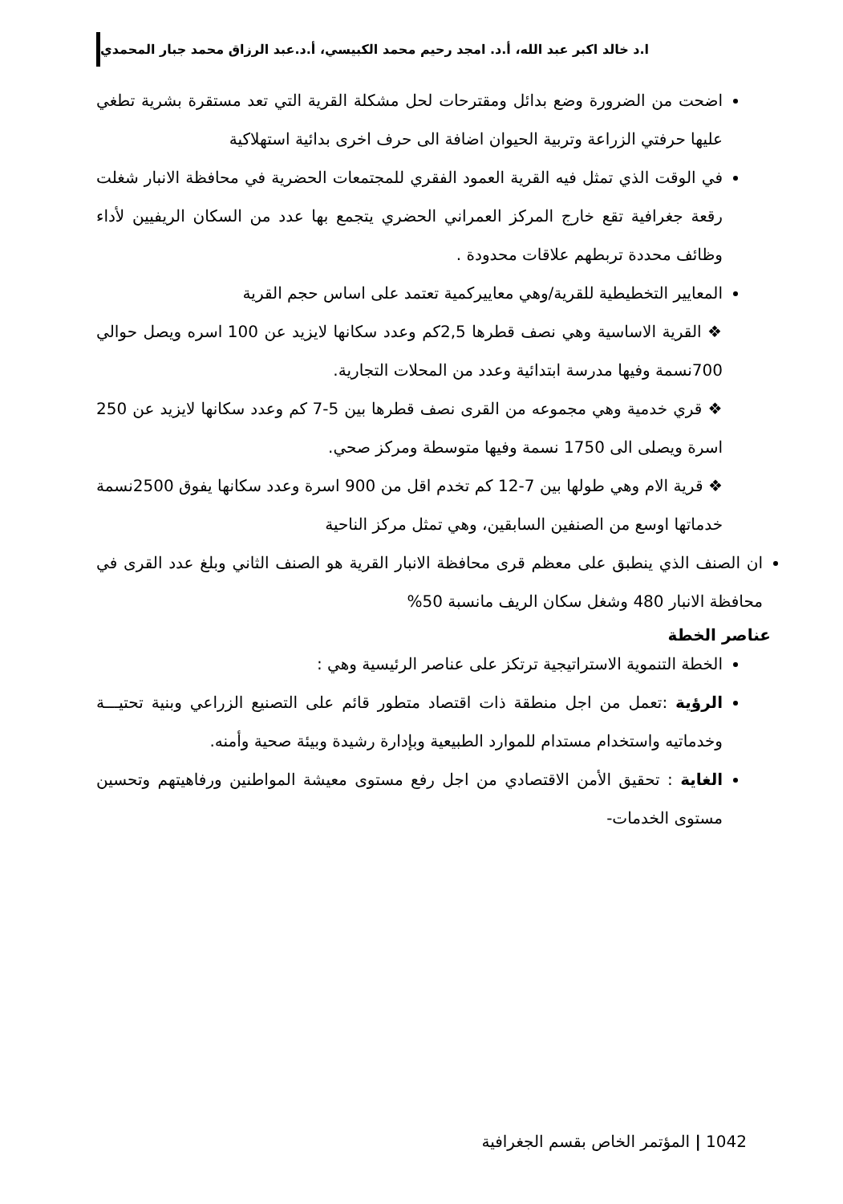ا.د خالد اكبر عبد الله، أ.د. امجد رحيم محمد الكبيسي، أ.د.عبد الرزاق محمد جبار المحمدي
اضحت من الضرورة وضع بدائل ومقترحات لحل مشكلة القرية التي تعد مستقرة بشرية تطغي عليها حرفتي الزراعة وتربية الحيوان اضافة الى حرف اخرى بدائية استهلاكية
في الوقت الذي تمثل فيه القرية العمود الفقري للمجتمعات الحضرية في محافظة الانبار شغلت رقعة جغرافية تقع خارج المركز العمراني الحضري يتجمع بها عدد من السكان الريفيين لأداء وظائف محددة تربطهم علاقات محدودة .
المعايير التخطيطية للقرية/وهي معاييركمية تعتمد على اساس حجم القرية
❖ القرية الاساسية وهي نصف قطرها 2,5كم وعدد سكانها لايزيد عن 100 اسره ويصل حوالي 700نسمة وفيها مدرسة ابتدائية وعدد من المحلات التجارية.
❖ قري خدمية وهي مجموعه من القرى نصف قطرها بين 5-7 كم وعدد سكانها لايزيد عن 250 اسرة ويصلى الى 1750 نسمة وفيها متوسطة ومركز صحي.
❖ قرية الام وهي طولها بين 7-12 كم تخدم اقل من 900 اسرة وعدد سكانها يفوق 2500نسمة خدماتها اوسع من الصنفين السابقين، وهي تمثل مركز الناحية
ان الصنف الذي ينطبق على معظم قرى محافظة الانبار القرية هو الصنف الثاني وبلغ عدد القرى في محافظة الانبار 480 وشغل سكان الريف مانسبة 50%
عناصر الخطة
الخطة التنموية الاستراتيجية ترتكز على عناصر الرئيسية وهي :
الرؤية :تعمل من اجل منطقة ذات اقتصاد متطور قائم على التصنيع الزراعي وبنية تحتيـــة وخدماتيه واستخدام مستدام للموارد الطبيعية وبإدارة رشيدة وبيئة صحية وأمنه.
الغاية : تحقيق الأمن الاقتصادي من اجل رفع مستوى معيشة المواطنين ورفاهيتهم وتحسين مستوى الخدمات-
1042 | المؤتمر الخاص بقسم الجغرافية